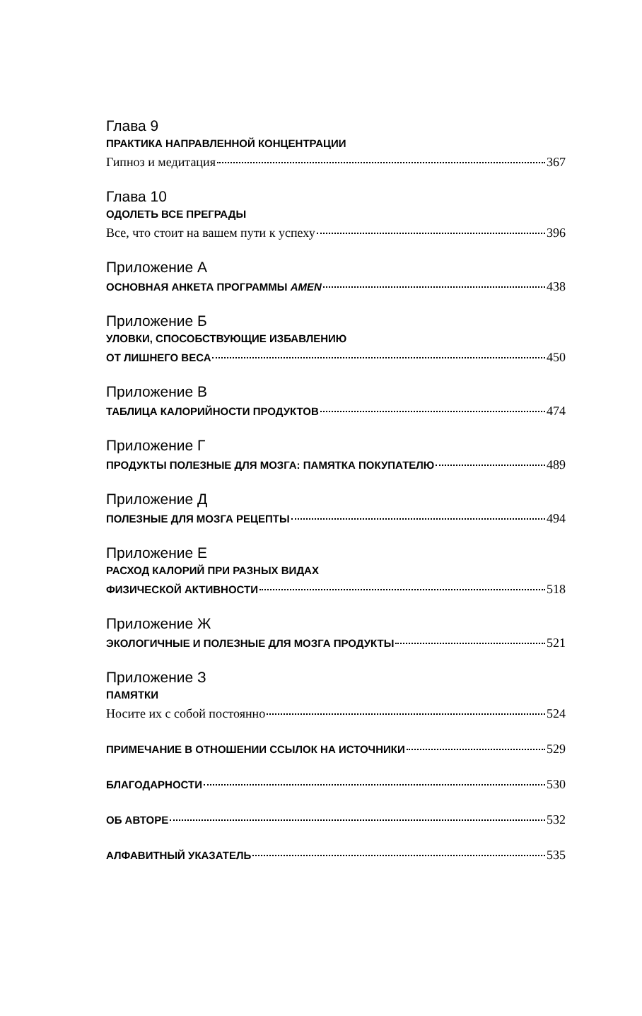Глава 9
ПРАКТИКА НАПРАВЛЕННОЙ КОНЦЕНТРАЦИИ
Гипноз и медитация 367
Глава 10
ОДОЛЕТЬ ВСЕ ПРЕГРАДЫ
Все, что стоит на вашем пути к успеху 396
Приложение А
ОСНОВНАЯ АНКЕТА ПРОГРАММЫ AMEN 438
Приложение Б
УЛОВКИ, СПОСОБСТВУЮЩИЕ ИЗБАВЛЕНИЮ
ОТ ЛИШНЕГО ВЕСА 450
Приложение В
ТАБЛИЦА КАЛОРИЙНОСТИ ПРОДУКТОВ 474
Приложение Г
ПРОДУКТЫ ПОЛЕЗНЫЕ ДЛЯ МОЗГА: ПАМЯТКА ПОКУПАТЕЛЮ 489
Приложение Д
ПОЛЕЗНЫЕ ДЛЯ МОЗГА РЕЦЕПТЫ 494
Приложение Е
РАСХОД КАЛОРИЙ ПРИ РАЗНЫХ ВИДАХ
ФИЗИЧЕСКОЙ АКТИВНОСТИ 518
Приложение Ж
ЭКОЛОГИЧНЫЕ И ПОЛЕЗНЫЕ ДЛЯ МОЗГА ПРОДУКТЫ 521
Приложение З
ПАМЯТКИ
Носите их с собой постоянно 524
ПРИМЕЧАНИЕ В ОТНОШЕНИИ ССЫЛОК НА ИСТОЧНИКИ 529
БЛАГОДАРНОСТИ 530
ОБ АВТОРЕ 532
АЛФАВИТНЫЙ УКАЗАТЕЛЬ 535